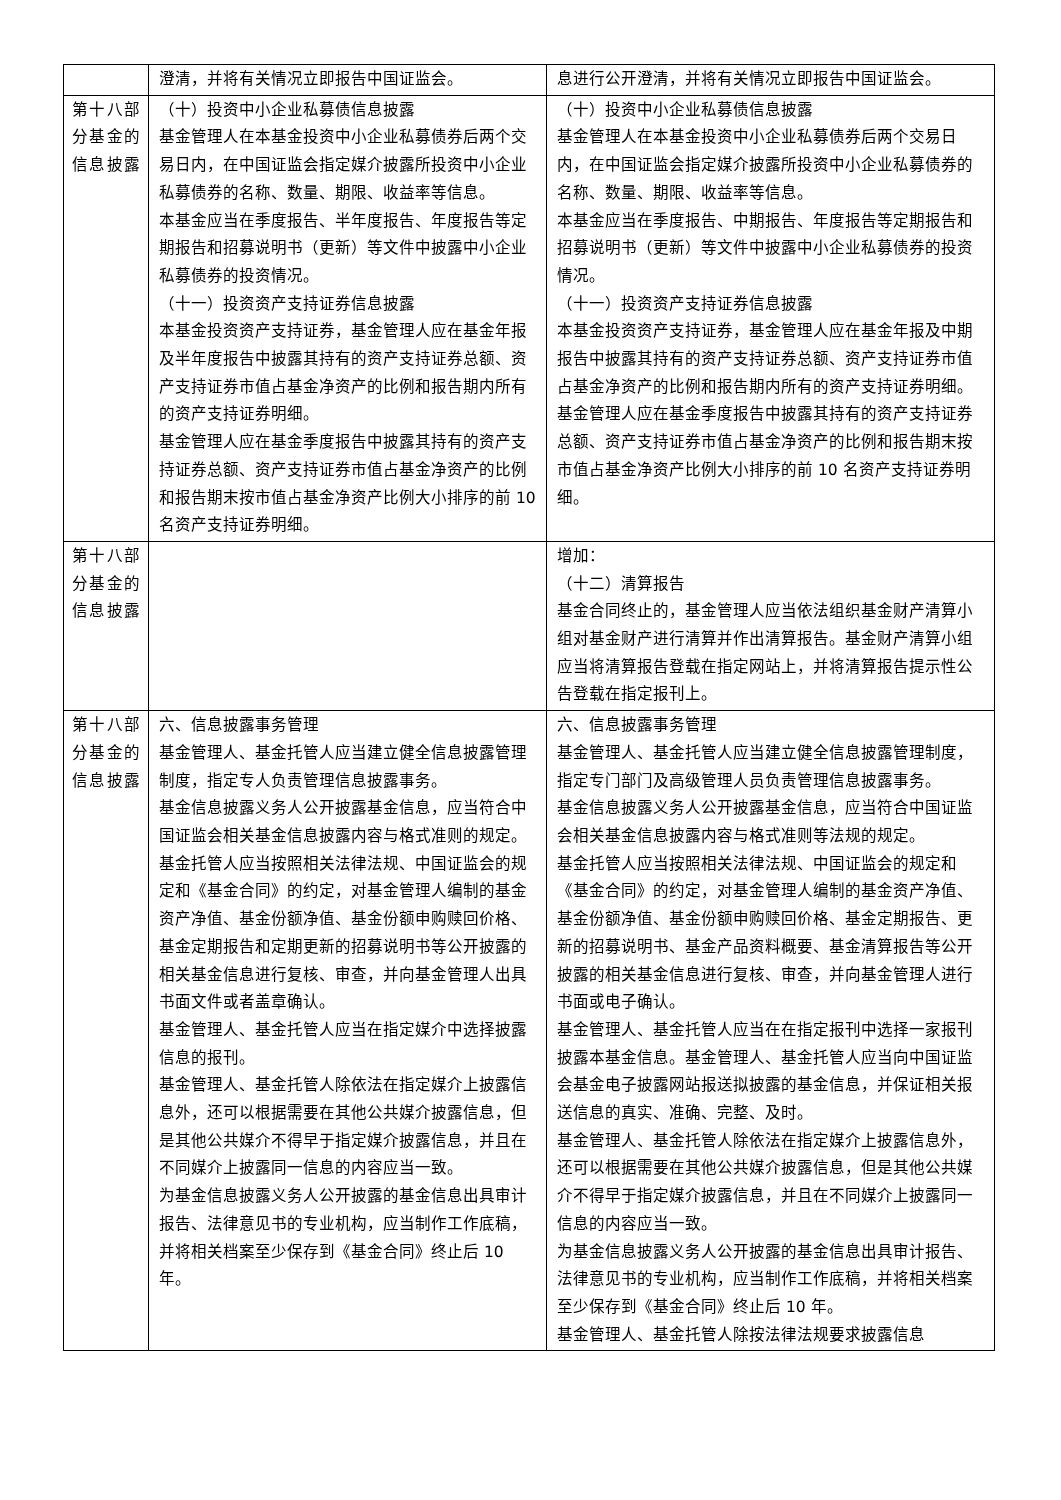| | 澄清，并将有关情况立即报告中国证监会。 | 息进行公开澄清，并将有关情况立即报告中国证监会。 |
| 第十八部分基金的信息披露 | （十）投资中小企业私募债信息披露 基金管理人在本基金投资中小企业私募债券后两个交易日内，在中国证监会指定媒介披露所投资中小企业私募债券的名称、数量、期限、收益率等信息。 本基金应当在季度报告、半年度报告、年度报告等定期报告和招募说明书（更新）等文件中披露中小企业私募债券的投资情况。 （十一）投资资产支持证券信息披露 本基金投资资产支持证券，基金管理人应在基金年报及半年度报告中披露其持有的资产支持证券总额、资产支持证券市值占基金净资产的比例和报告期内所有的资产支持证券明细。 基金管理人应在基金季度报告中披露其持有的资产支持证券总额、资产支持证券市值占基金净资产的比例和报告期末按市值占基金净资产比例大小排序的前 10 名资产支持证券明细。 | （十）投资中小企业私募债信息披露 基金管理人在本基金投资中小企业私募债券后两个交易日内，在中国证监会指定媒介披露所投资中小企业私募债券的名称、数量、期限、收益率等信息。 本基金应当在季度报告、中期报告、年度报告等定期报告和招募说明书（更新）等文件中披露中小企业私募债券的投资情况。 （十一）投资资产支持证券信息披露 本基金投资资产支持证券，基金管理人应在基金年报及中期报告中披露其持有的资产支持证券总额、资产支持证券市值占基金净资产的比例和报告期内所有的资产支持证券明细。 基金管理人应在基金季度报告中披露其持有的资产支持证券总额、资产支持证券市值占基金净资产的比例和报告期末按市值占基金净资产比例大小排序的前 10 名资产支持证券明细。 |
| 第十八部分基金的信息披露 | | 增加： （十二）清算报告 基金合同终止的，基金管理人应当依法组织基金财产清算小组对基金财产进行清算并作出清算报告。基金财产清算小组应当将清算报告登载在指定网站上，并将清算报告提示性公告登载在指定报刊上。 |
| 第十八部分基金的信息披露 | 六、信息披露事务管理 基金管理人、基金托管人应当建立健全信息披露管理制度，指定专人负责管理信息披露事务。 基金信息披露义务人公开披露基金信息，应当符合中国证监会相关基金信息披露内容与格式准则的规定。 基金托管人应当按照相关法律法规、中国证监会的规定和《基金合同》的约定，对基金管理人编制的基金资产净值、基金份额净值、基金份额申购赎回价格、基金定期报告和定期更新的招募说明书等公开披露的相关基金信息进行复核、审查，并向基金管理人出具书面文件或者盖章确认。 基金管理人、基金托管人应当在指定媒介中选择披露信息的报刊。 基金管理人、基金托管人除依法在指定媒介上披露信息外，还可以根据需要在其他公共媒介披露信息，但是其他公共媒介不得早于指定媒介披露信息，并且在不同媒介上披露同一信息的内容应当一致。 为基金信息披露义务人公开披露的基金信息出具审计报告、法律意见书的专业机构，应当制作工作底稿，并将相关档案至少保存到《基金合同》终止后 10 年。 | 六、信息披露事务管理 基金管理人、基金托管人应当建立健全信息披露管理制度，指定专门部门及高级管理人员负责管理信息披露事务。 基金信息披露义务人公开披露基金信息，应当符合中国证监会相关基金信息披露内容与格式准则等法规的规定。 基金托管人应当按照相关法律法规、中国证监会的规定和《基金合同》的约定，对基金管理人编制的基金资产净值、基金份额净值、基金份额申购赎回价格、基金定期报告、更新的招募说明书、基金产品资料概要、基金清算报告等公开披露的相关基金信息进行复核、审查，并向基金管理人进行书面或电子确认。 基金管理人、基金托管人应当在在指定报刊中选择一家报刊披露本基金信息。基金管理人、基金托管人应当向中国证监会基金电子披露网站报送拟披露的基金信息，并保证相关报送信息的真实、准确、完整、及时。 基金管理人、基金托管人除依法在指定媒介上披露信息外，还可以根据需要在其他公共媒介披露信息，但是其他公共媒介不得早于指定媒介披露信息，并且在不同媒介上披露同一信息的内容应当一致。 为基金信息披露义务人公开披露的基金信息出具审计报告、法律意见书的专业机构，应当制作工作底稿，并将相关档案至少保存到《基金合同》终止后 10 年。 基金管理人、基金托管人除按法律法规要求披露信息 |